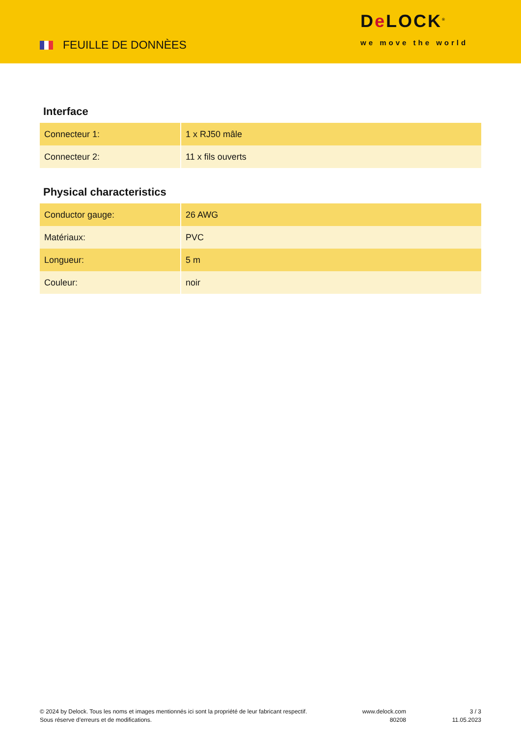FEUILLE DE DONNÈES
De LOCK<sup>®</sup>
we move the world
Interface
| Connecteur 1: | 1 x RJ50 mâle |
| Connecteur 2: | 11 x fils ouverts |
Physical characteristics
| Conductor gauge: | 26 AWG |
| Matériaux: | PVC |
| Longueur: | 5 m |
| Couleur: | noir |
© 2024 by Delock. Tous les noms et images mentionnés ici sont la propriété de leur fabricant respectif.
Sous réserve d’erreurs et de modifications.
www.delock.com
80208
3 / 3
11.05.2023